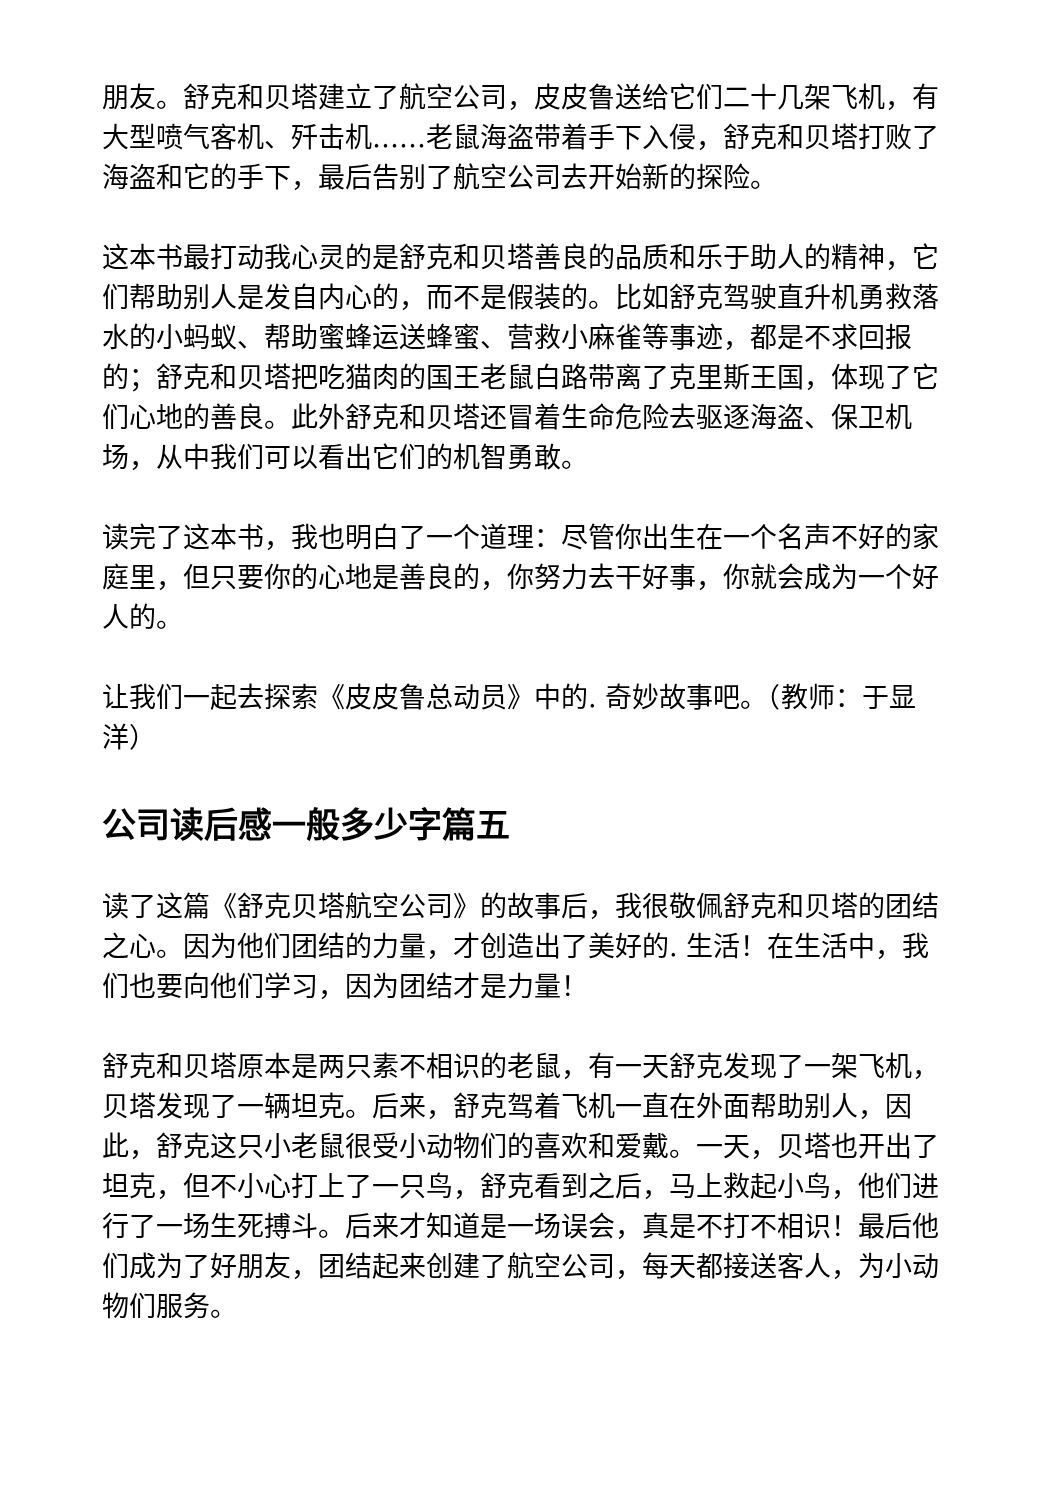朋友。舒克和贝塔建立了航空公司，皮皮鲁送给它们二十几架飞机，有大型喷气客机、歼击机……老鼠海盗带着手下入侵，舒克和贝塔打败了海盗和它的手下，最后告别了航空公司去开始新的探险。
这本书最打动我心灵的是舒克和贝塔善良的品质和乐于助人的精神，它们帮助别人是发自内心的，而不是假装的。比如舒克驾驶直升机勇救落水的小蚂蚁、帮助蜜蜂运送蜂蜜、营救小麻雀等事迹，都是不求回报的；舒克和贝塔把吃猫肉的国王老鼠白路带离了克里斯王国，体现了它们心地的善良。此外舒克和贝塔还冒着生命危险去驱逐海盗、保卫机场，从中我们可以看出它们的机智勇敢。
读完了这本书，我也明白了一个道理：尽管你出生在一个名声不好的家庭里，但只要你的心地是善良的，你努力去干好事，你就会成为一个好人的。
让我们一起去探索《皮皮鲁总动员》中的. 奇妙故事吧。（教师：于显洋）
公司读后感一般多少字篇五
读了这篇《舒克贝塔航空公司》的故事后，我很敬佩舒克和贝塔的团结之心。因为他们团结的力量，才创造出了美好的. 生活！在生活中，我们也要向他们学习，因为团结才是力量！
舒克和贝塔原本是两只素不相识的老鼠，有一天舒克发现了一架飞机，贝塔发现了一辆坦克。后来，舒克驾着飞机一直在外面帮助别人，因此，舒克这只小老鼠很受小动物们的喜欢和爱戴。一天，贝塔也开出了坦克，但不小心打上了一只鸟，舒克看到之后，马上救起小鸟，他们进行了一场生死搏斗。后来才知道是一场误会，真是不打不相识！最后他们成为了好朋友，团结起来创建了航空公司，每天都接送客人，为小动物们服务。